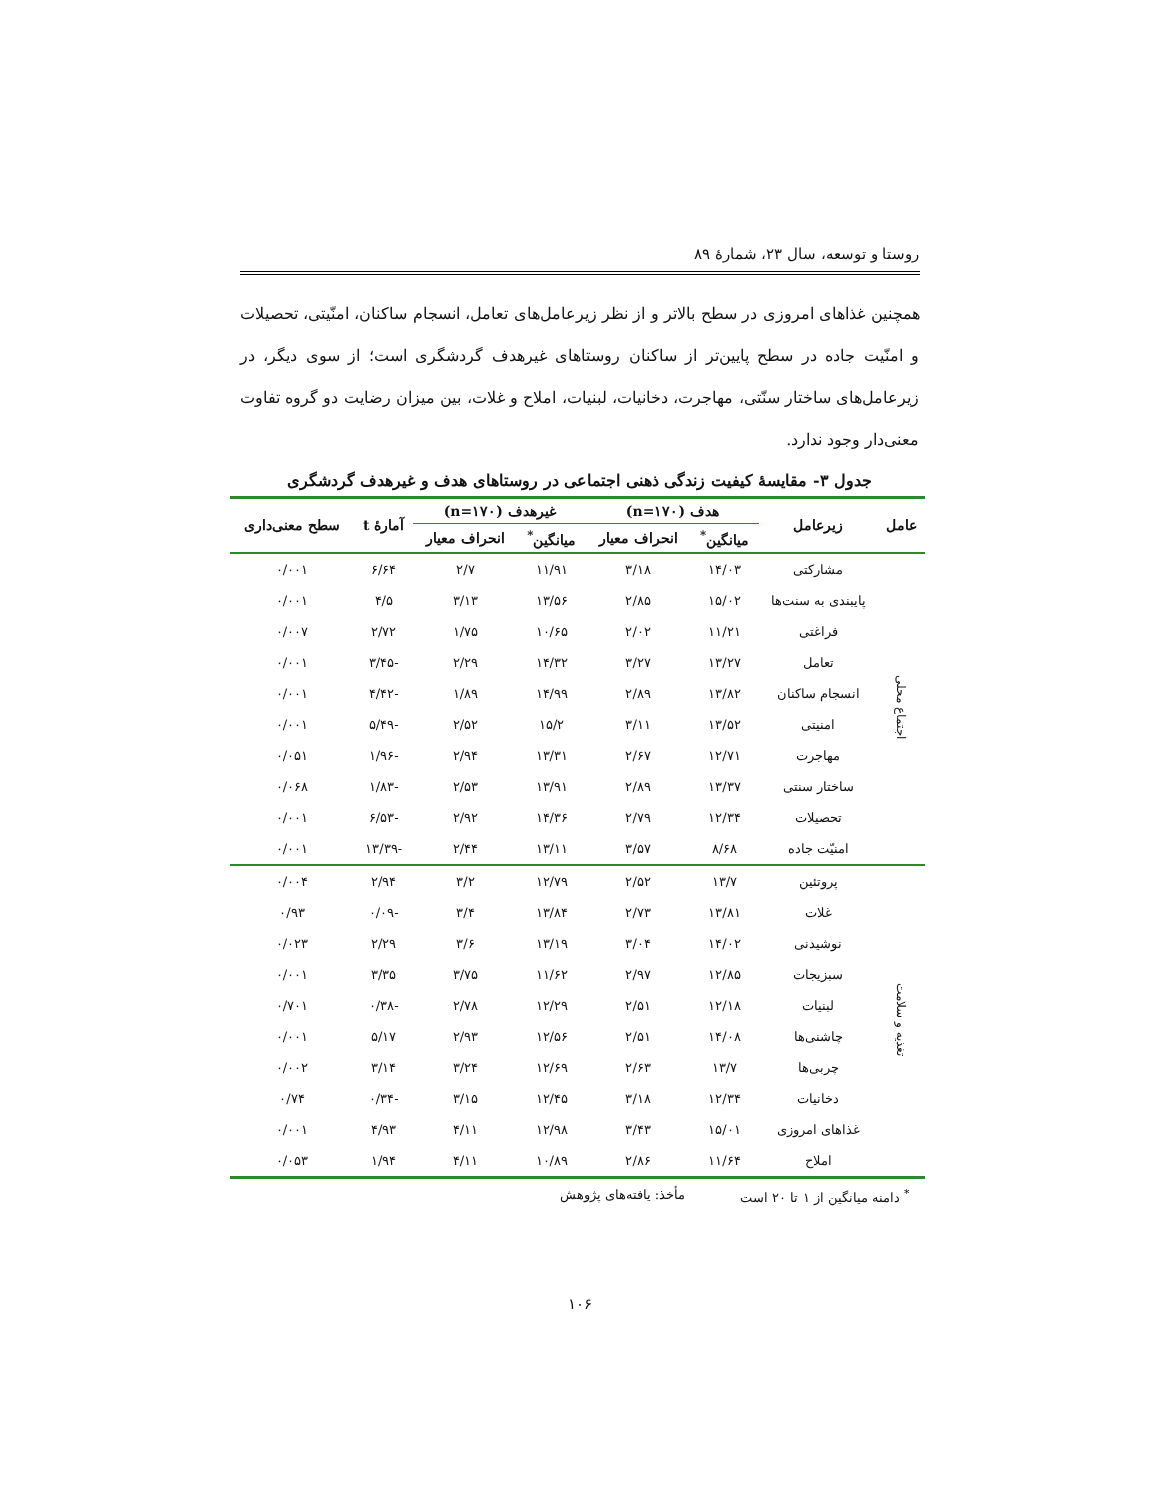روستا و توسعه، سال ۲۳، شمارهٔ ۸۹
همچنین غذاهای امروزی در سطح بالاتر و از نظر زیرعامل‌های تعامل، انسجام ساکنان، امنّیتی، تحصیلات و امنّیت جاده در سطح پایین‌تر از ساکنان روستاهای غیرهدف گردشگری است؛ از سوی دیگر، در زیرعامل‌های ساختار سنّتی، مهاجرت، دخانیات، لبنیات، املاح و غلات، بین میزان رضایت دو گروه تفاوت معنی‌دار وجود ندارد.
جدول ۳- مقایسهٔ کیفیت زندگی ذهنی اجتماعی در روستاهای هدف و غیرهدف گردشگری
| عامل | زیرعامل | هدف (n=۱۷۰) | | غیرهدف (n=۱۷۰) | | آمارهٔ t | سطح معنی‌داری |
| --- | --- | --- | --- | --- | --- | --- | --- |
| | | میانگین<sup>*</sup> | انحراف معیار | میانگین<sup>*</sup> | انحراف معیار | | |
| اجتماع محلی | مشارکتی | ۱۴/۰۳ | ۳/۱۸ | ۱۱/۹۱ | ۲/۷ | ۶/۶۴ | ۰/۰۰۱ |
| | پایبندی به سنت‌ها | ۱۵/۰۲ | ۲/۸۵ | ۱۳/۵۶ | ۳/۱۳ | ۴/۵ | ۰/۰۰۱ |
| | فراغتی | ۱۱/۲۱ | ۲/۰۲ | ۱۰/۶۵ | ۱/۷۵ | ۲/۷۲ | ۰/۰۰۷ |
| | تعامل | ۱۳/۲۷ | ۳/۲۷ | ۱۴/۳۲ | ۲/۲۹ | -۳/۴۵ | ۰/۰۰۱ |
| | انسجام ساکنان | ۱۳/۸۲ | ۲/۸۹ | ۱۴/۹۹ | ۱/۸۹ | -۴/۴۲ | ۰/۰۰۱ |
| | امنیتی | ۱۳/۵۲ | ۳/۱۱ | ۱۵/۲ | ۲/۵۲ | -۵/۴۹ | ۰/۰۰۱ |
| | مهاجرت | ۱۲/۷۱ | ۲/۶۷ | ۱۳/۳۱ | ۲/۹۴ | -۱/۹۶ | ۰/۰۵۱ |
| | ساختار سنتی | ۱۳/۳۷ | ۲/۸۹ | ۱۳/۹۱ | ۲/۵۳ | -۱/۸۳ | ۰/۰۶۸ |
| | تحصیلات | ۱۲/۳۴ | ۲/۷۹ | ۱۴/۳۶ | ۲/۹۲ | -۶/۵۳ | ۰/۰۰۱ |
| | امنیّت جاده | ۸/۶۸ | ۳/۵۷ | ۱۳/۱۱ | ۲/۴۴ | -۱۳/۳۹ | ۰/۰۰۱ |
| تغذیه و سلامت | پروتئین | ۱۳/۷ | ۲/۵۲ | ۱۲/۷۹ | ۳/۲ | ۲/۹۴ | ۰/۰۰۴ |
| | غلات | ۱۳/۸۱ | ۲/۷۳ | ۱۳/۸۴ | ۳/۴ | -۰/۰۹ | ۰/۹۳ |
| | نوشیدنی | ۱۴/۰۲ | ۳/۰۴ | ۱۳/۱۹ | ۳/۶ | ۲/۲۹ | ۰/۰۲۳ |
| | سبزیجات | ۱۲/۸۵ | ۲/۹۷ | ۱۱/۶۲ | ۳/۷۵ | ۳/۳۵ | ۰/۰۰۱ |
| | لبنیات | ۱۲/۱۸ | ۲/۵۱ | ۱۲/۲۹ | ۲/۷۸ | -۰/۳۸ | ۰/۷۰۱ |
| | چاشنی‌ها | ۱۴/۰۸ | ۲/۵۱ | ۱۲/۵۶ | ۲/۹۳ | ۵/۱۷ | ۰/۰۰۱ |
| | چربی‌ها | ۱۳/۷ | ۲/۶۳ | ۱۲/۶۹ | ۳/۲۴ | ۳/۱۴ | ۰/۰۰۲ |
| | دخانیات | ۱۲/۳۴ | ۳/۱۸ | ۱۲/۴۵ | ۳/۱۵ | -۰/۳۴ | ۰/۷۴ |
| | غذاهای امروزی | ۱۵/۰۱ | ۳/۴۳ | ۱۲/۹۸ | ۴/۱۱ | ۴/۹۳ | ۰/۰۰۱ |
| | املاح | ۱۱/۶۴ | ۲/۸۶ | ۱۰/۸۹ | ۴/۱۱ | ۱/۹۴ | ۰/۰۵۳ |
<sup>*</sup> دامنه میانگین از ۱ تا ۲۰ است مأخذ: یافته‌های پژوهش
۱۰۶